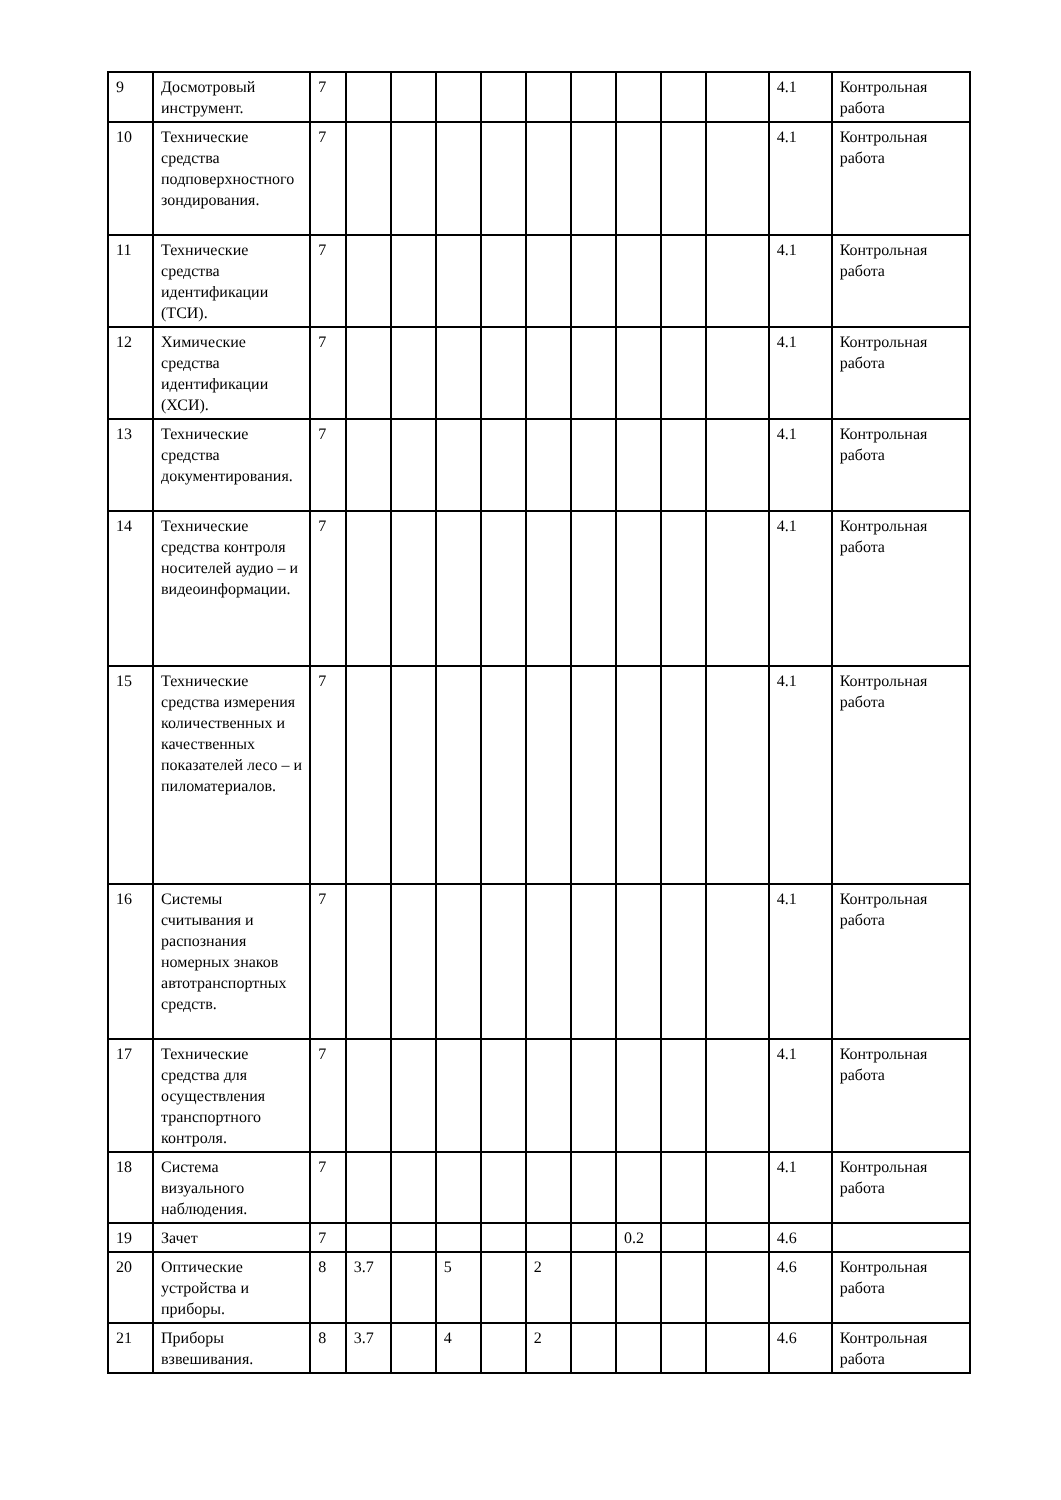| 9 | Досмотровый инструмент. | 7 | | | | | | | | | | 4.1 | Контрольная работа |
| 10 | Технические средства подповерхност­ного зондирования. | 7 | | | | | | | | | | 4.1 | Контрольная работа |
| 11 | Технические средства идентификации (ТСИ). | 7 | | | | | | | | | | 4.1 | Контрольная работа |
| 12 | Химические средства идентификации (ХСИ). | 7 | | | | | | | | | | 4.1 | Контрольная работа |
| 13 | Технические средства документирова­ния. | 7 | | | | | | | | | | 4.1 | Контрольная работа |
| 14 | Технические средства контроля носителей аудио – и видеоинформации. | 7 | | | | | | | | | | 4.1 | Контрольная работа |
| 15 | Технические средства измерения количественных и качественных показателей лесо – и пиломатериалов. | 7 | | | | | | | | | | 4.1 | Контрольная работа |
| 16 | Системы считывания и распознания номерных знаков автотранспорт­ных средств. | 7 | | | | | | | | | | 4.1 | Контрольная работа |
| 17 | Технические средства для осуществления транспортного контроля. | 7 | | | | | | | | | | 4.1 | Контрольная работа |
| 18 | Система визуального наблюдения. | 7 | | | | | | | | | | 4.1 | Контрольная работа |
| 19 | Зачет | 7 | | | | | | | 0.2 | | | 4.6 | |
| 20 | Оптические устройства и приборы. | 8 | 3.7 | | 5 | | 2 | | | | | 4.6 | Контрольная работа |
| 21 | Приборы взвешивания. | 8 | 3.7 | | 4 | | 2 | | | | | 4.6 | Контрольная работа |